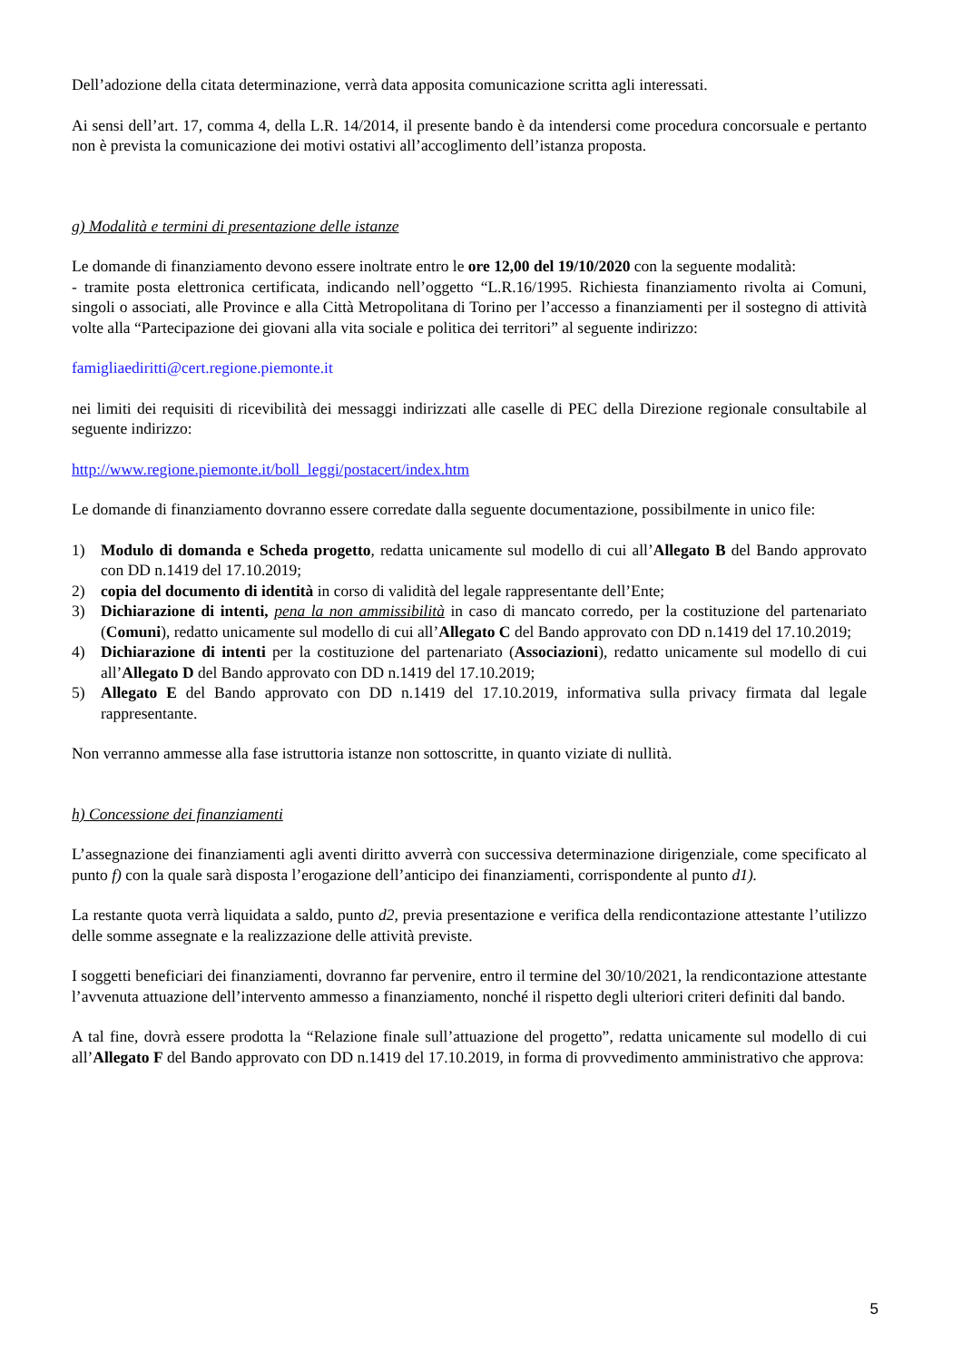Dell’adozione della citata determinazione, verrà data apposita comunicazione scritta agli interessati.
Ai sensi dell’art. 17, comma 4, della L.R. 14/2014, il presente bando è da intendersi come procedura concorsuale e pertanto non è prevista la comunicazione dei motivi ostativi all’accoglimento dell’istanza proposta.
g) Modalità e termini di presentazione delle istanze
Le domande di finanziamento devono essere inoltrate entro le ore 12,00 del 19/10/2020 con la seguente modalità:
- tramite posta elettronica certificata, indicando nell’oggetto “L.R.16/1995. Richiesta finanziamento rivolta ai Comuni, singoli o associati, alle Province e alla Città Metropolitana di Torino per l’accesso a finanziamenti per il sostegno di attività volte alla “Partecipazione dei giovani alla vita sociale e politica dei territori” al seguente indirizzo:
famigliaediritti@cert.regione.piemonte.it
nei limiti dei requisiti di ricevibilità dei messaggi indirizzati alle caselle di PEC della Direzione regionale consultabile al seguente indirizzo:
http://www.regione.piemonte.it/boll_leggi/postacert/index.htm
Le domande di finanziamento dovranno essere corredate dalla seguente documentazione, possibilmente in unico file:
1) Modulo di domanda e Scheda progetto, redatta unicamente sul modello di cui all’Allegato B del Bando approvato con DD n.1419 del 17.10.2019;
2) copia del documento di identità in corso di validità del legale rappresentante dell’Ente;
3) Dichiarazione di intenti, pena la non ammissibilità in caso di mancato corredo, per la costituzione del partenariato (Comuni), redatto unicamente sul modello di cui all’Allegato C del Bando approvato con DD n.1419 del 17.10.2019;
4) Dichiarazione di intenti per la costituzione del partenariato (Associazioni), redatto unicamente sul modello di cui all’Allegato D del Bando approvato con DD n.1419 del 17.10.2019;
5) Allegato E del Bando approvato con DD n.1419 del 17.10.2019, informativa sulla privacy firmata dal legale rappresentante.
Non verranno ammesse alla fase istruttoria istanze non sottoscritte, in quanto viziate di nullità.
h) Concessione dei finanziamenti
L’assegnazione dei finanziamenti agli aventi diritto avverrà con successiva determinazione dirigenziale, come specificato al punto f) con la quale sarà disposta l’erogazione dell’anticipo dei finanziamenti, corrispondente al punto d1).
La restante quota verrà liquidata a saldo, punto d2, previa presentazione e verifica della rendicontazione attestante l’utilizzo delle somme assegnate e la realizzazione delle attività previste.
I soggetti beneficiari dei finanziamenti, dovranno far pervenire, entro il termine del 30/10/2021, la rendicontazione attestante l’avvenuta attuazione dell’intervento ammesso a finanziamento, nonché il rispetto degli ulteriori criteri definiti dal bando.
A tal fine, dovrà essere prodotta la “Relazione finale sull’attuazione del progetto”, redatta unicamente sul modello di cui all’Allegato F del Bando approvato con DD n.1419 del 17.10.2019, in forma di provvedimento amministrativo che approva:
5